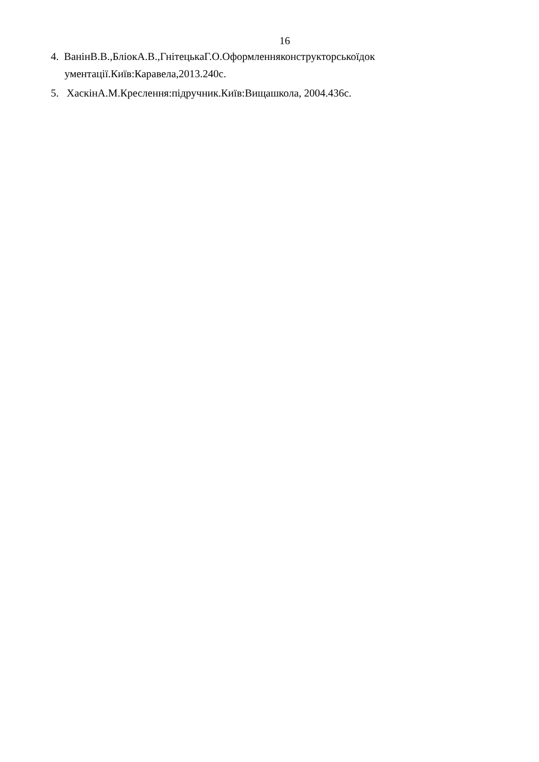16
4. ВанінВ.В.,БліокА.В.,ГнітецькаГ.О.Оформленняконструкторськоїдок
ументації.Київ:Каравела,2013.240с.
5. ХаскінА.М.Креслення:підручник.Київ:Вищашкола, 2004.436с.